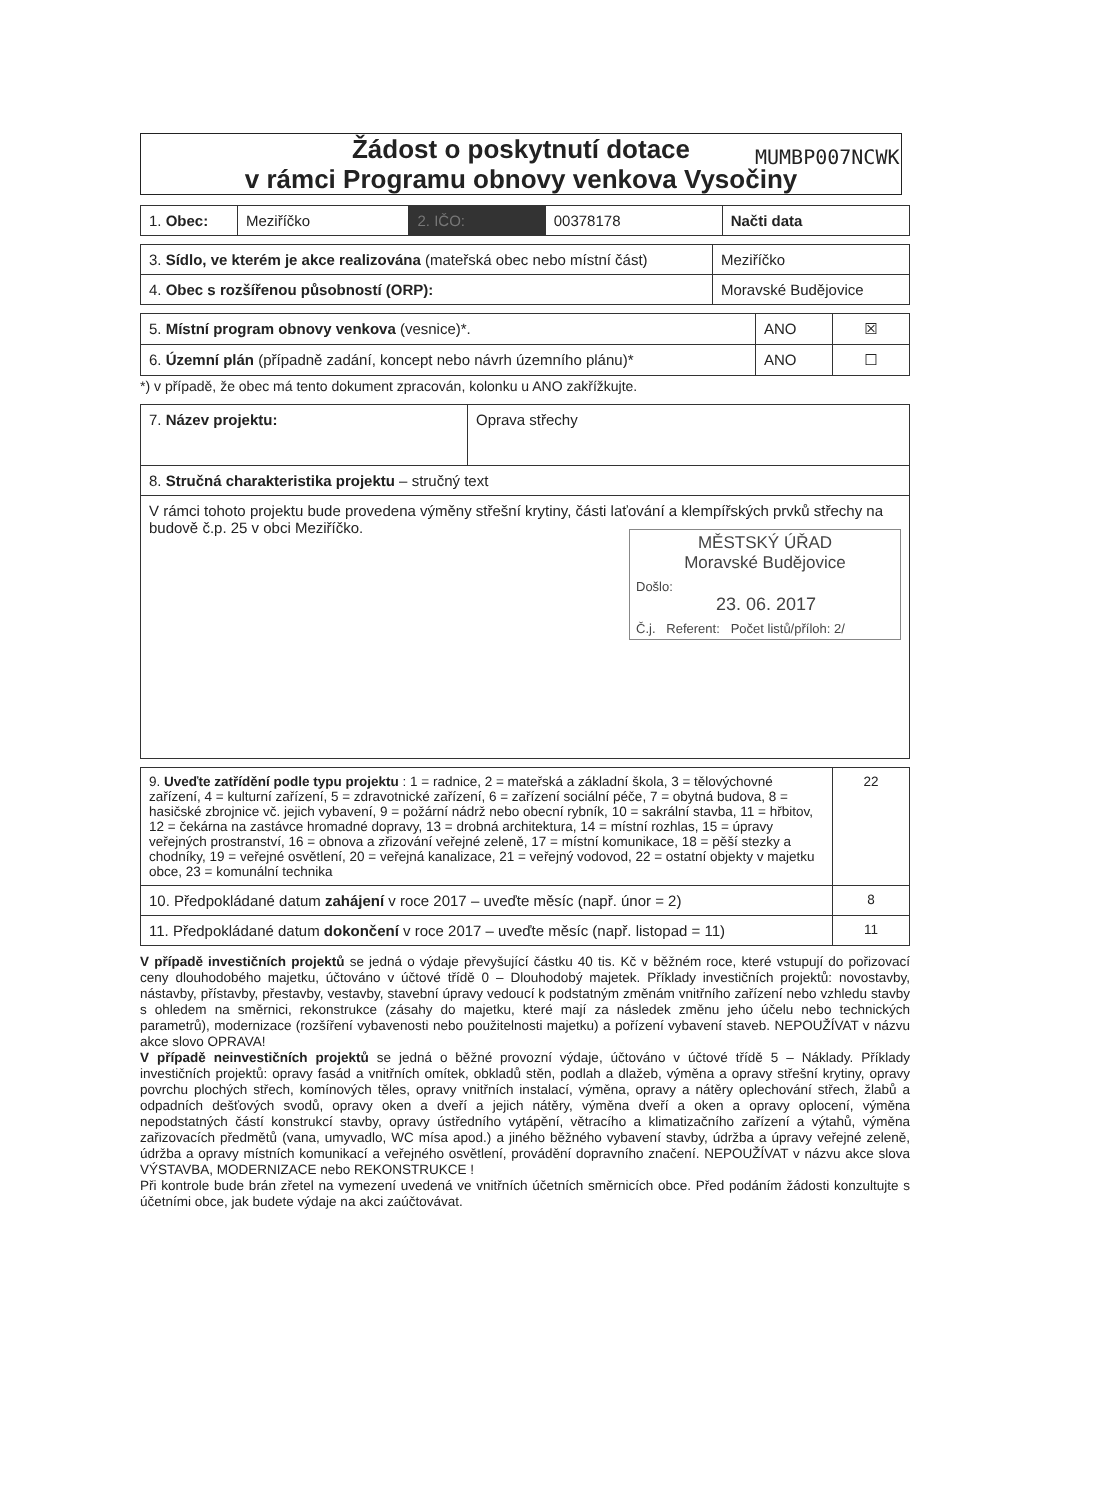Žádost o poskytnutí dotace
v rámci Programu obnovy venkova Vysočiny
MUMBP007NCWK
| 1. Obec: | Meziříčko | 2. IČO: | 00378178 | Načti data |
| 3. Sídlo, ve kterém je akce realizována (mateřská obec nebo místní část) | Meziříčko |
| 4. Obec s rozšířenou působností (ORP): | Moravské Budějovice |
| 5. Místní program obnovy venkova (vesnice)*. | ANO | ☒ |
| 6. Územní plán (případně zadání, koncept nebo návrh územního plánu)* | ANO | ☐ |
*) v případě, že obec má tento dokument zpracován, kolonku u ANO zakřížkujte.
| 7. Název projektu: | Oprava střechy |
| 8. Stručná charakteristika projektu – stručný text | |
| V rámci tohoto projektu bude provedena výměny střešní krytiny, části laťování a klempířských prvků střechy na budově č.p. 25 v obci Meziříčko. MĚSTSKÝ ÚŘAD Moravské Budějovice Došlo: 23. 06. 2017 Č.j. Referent: Počet listů/příloh: 2/ | |
| 9. Uveďte zatřídění podle typu projektu : 1 = radnice, 2 = mateřská a základní škola, 3 = tělovýchovné zařízení, 4 = kulturní zařízení, 5 = zdravotnické zařízení, 6 = zařízení sociální péče, 7 = obytná budova, 8 = hasičské zbrojnice vč. jejich vybavení, 9 = požární nádrž nebo obecní rybník, 10 = sakrální stavba, 11 = hřbitov, 12 = čekárna na zastávce hromadné dopravy, 13 = drobná architektura, 14 = místní rozhlas, 15 = úpravy veřejných prostranství, 16 = obnova a zřizování veřejné zeleně, 17 = místní komunikace, 18 = pěší stezky a chodníky, 19 = veřejné osvětlení, 20 = veřejná kanalizace, 21 = veřejný vodovod, 22 = ostatní objekty v majetku obce, 23 = komunální technika | 22 |
| 10. Předpokládané datum zahájení v roce 2017 – uveďte měsíc (např. únor = 2) | 8 |
| 11. Předpokládané datum dokončení v roce 2017 – uveďte měsíc (např. listopad = 11) | 11 |
V případě investičních projektů se jedná o výdaje převyšující částku 40 tis. Kč v běžném roce, které vstupují do pořizovací ceny dlouhodobého majetku, účtováno v účtové třídě 0 – Dlouhodobý majetek. Příklady investičních projektů: novostavby, nástavby, přístavby, přestavby, vestavby, stavební úpravy vedoucí k podstatným změnám vnitřního zařízení nebo vzhledu stavby s ohledem na směrnici, rekonstrukce (zásahy do majetku, které mají za následek změnu jeho účelu nebo technických parametrů), modernizace (rozšíření vybavenosti nebo použitelnosti majetku) a pořízení vybavení staveb. NEPOUŽÍVAT v názvu akce slovo OPRAVA!
V případě neinvestičních projektů se jedná o běžné provozní výdaje, účtováno v účtové třídě 5 – Náklady. Příklady investičních projektů: opravy fasád a vnitřních omítek, obkladů stěn, podlah a dlažeb, výměna a opravy střešní krytiny, opravy povrchu plochých střech, komínových těles, opravy vnitřních instalací, výměna, opravy a nátěry oplechování střech, žlabů a odpadních dešťových svodů, opravy oken a dveří a jejich nátěry, výměna dveří a oken a opravy oplocení, výměna nepodstatných částí konstrukcí stavby, opravy ústředního vytápění, větracího a klimatizačního zařízení a výtahů, výměna zařizovacích předmětů (vana, umyvadlo, WC mísa apod.) a jiného běžného vybavení stavby, údržba a úpravy veřejné zeleně, údržba a opravy místních komunikací a veřejného osvětlení, provádění dopravního značení. NEPOUŽÍVAT v názvu akce slova VÝSTAVBA, MODERNIZACE nebo REKONSTRUKCE !
Při kontrole bude brán zřetel na vymezení uvedená ve vnitřních účetních směrnicích obce. Před podáním žádosti konzultujte s účetními obce, jak budete výdaje na akci zaúčtovávat.